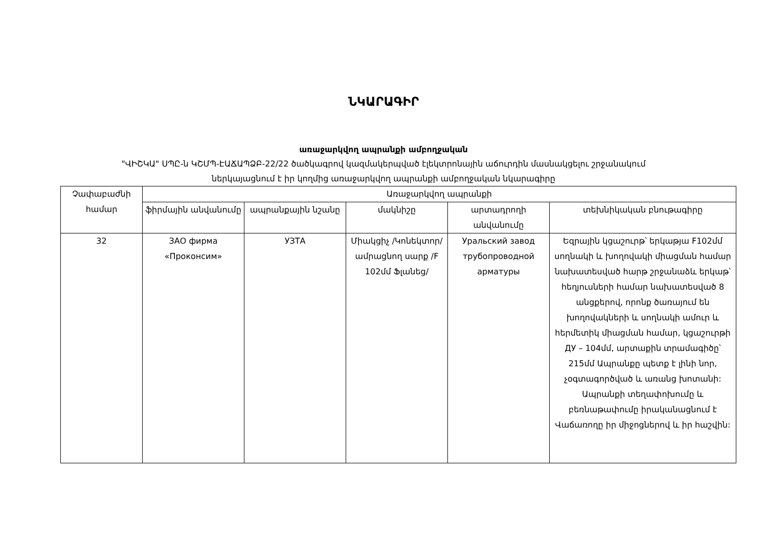ՆԿԱՐԱԳԻՐ
առաջարկվող ապրանքի ամբողջական
"ՎԻՇԿԱ" ՍՊԸ-ն ԿՇՄՊ-ԷԱՃԱՊՁԲ-22/22 ծածկագրով կազմակերպված էլեկտրոնային աճուրդին մասնակցելու շրջանակում
ներկայացնում է իր կողմից առաջարկվող ապրանքի ամբողջական նկարագիրը
| Չափաբաժնի համար | Առաջարկվող ապրանքի | | | | |
| --- | --- | --- | --- | --- | --- |
| | ֆիրմային անվանումը | ապրանքային նշանը | մակնիշը | արտադրողի անվանումը | տեխնիկական բնութագիրը |
| 32 | ЗАО фирма «Проконсим» | УЗТА | Միակցիչ /Կոնեկտոր/ ամրացնող սարք /F 102մմ Ֆլանեց/ | Уральский завод трубопроводной арматуры | Եզրային կցաշուրթ՝ երկաթյա F102մմ սողնակի և խողովակի միացման համար նախատեսված հարթ շրջանաձև երկաթ՝ հեղյուսների համար նախատեսված 8 անցքերով, որոնք ծառայում են խողովակների և սողնակի ամուր և հերմետիկ միացման համար, կցաշուրթի ДУ – 104մմ, արտաքին տրամագիծը՝ 215մմ Ապրանքը պետք է լինի նոր, չօգտագործված և առանց խոտանի: Ապրանքի տեղափոխումը և բեռնաթափումը իրականացնում է Վաճառողը իր միջոցներով և իր հաշվին: |